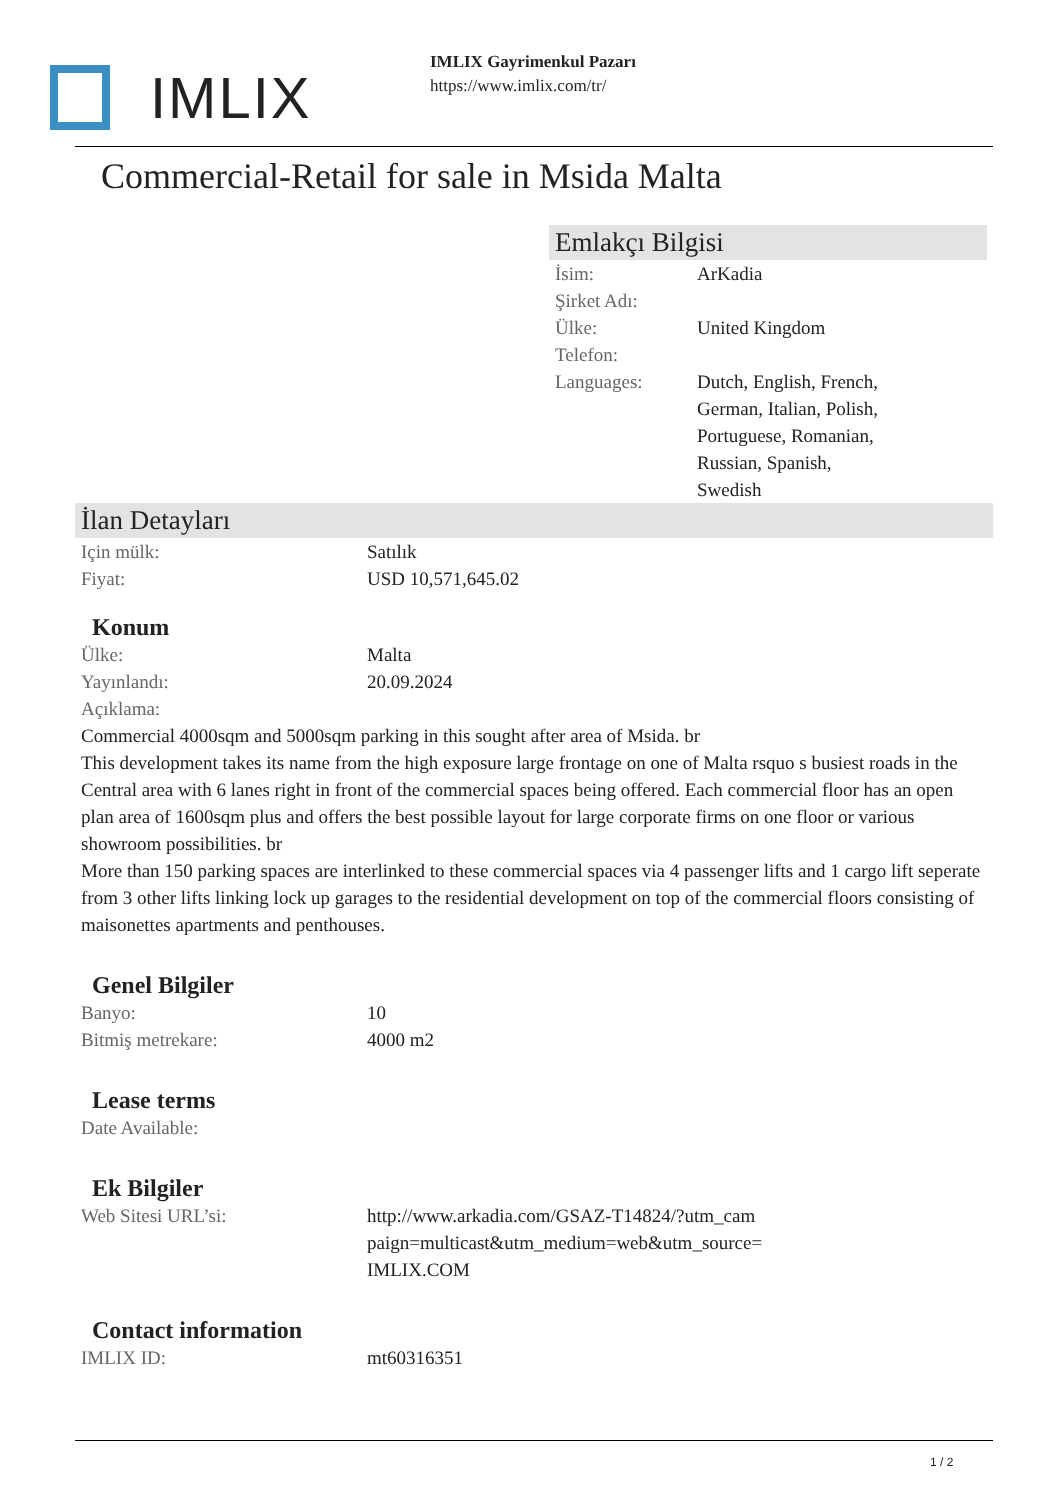IMLIX
IMLIX Gayrimenkul Pazarı
https://www.imlix.com/tr/
Commercial-Retail for sale in Msida Malta
Emlakçı Bilgisi
| İsim: | ArKadia |
| Şirket Adı: | |
| Ülke: | United Kingdom |
| Telefon: | |
| Languages: | Dutch, English, French, German, Italian, Polish, Portuguese, Romanian, Russian, Spanish, Swedish |
İlan Detayları
| Için mülk: | Satılık |
| Fiyat: | USD 10,571,645.02 |
Konum
| Ülke: | Malta |
| Yayınlandı: | 20.09.2024 |
| Açıklama: | |
Commercial 4000sqm and 5000sqm parking in this sought after area of Msida. br
This development takes its name from the high exposure large frontage on one of Malta rsquo s busiest roads in the Central area with 6 lanes right in front of the commercial spaces being offered. Each commercial floor has an open plan area of 1600sqm plus and offers the best possible layout for large corporate firms on one floor or various showroom possibilities. br
More than 150 parking spaces are interlinked to these commercial spaces via 4 passenger lifts and 1 cargo lift seperate from 3 other lifts linking lock up garages to the residential development on top of the commercial floors consisting of maisonettes apartments and penthouses.
Genel Bilgiler
| Banyo: | 10 |
| Bitmiş metrekare: | 4000 m2 |
Lease terms
| Date Available: |
Ek Bilgiler
| Web Sitesi URL’si: | http://www.arkadia.com/GSAZ-T14824/?utm_cam paign=multicast&utm_medium=web&utm_source= IMLIX.COM |
Contact information
| IMLIX ID: | mt60316351 |
1 / 2